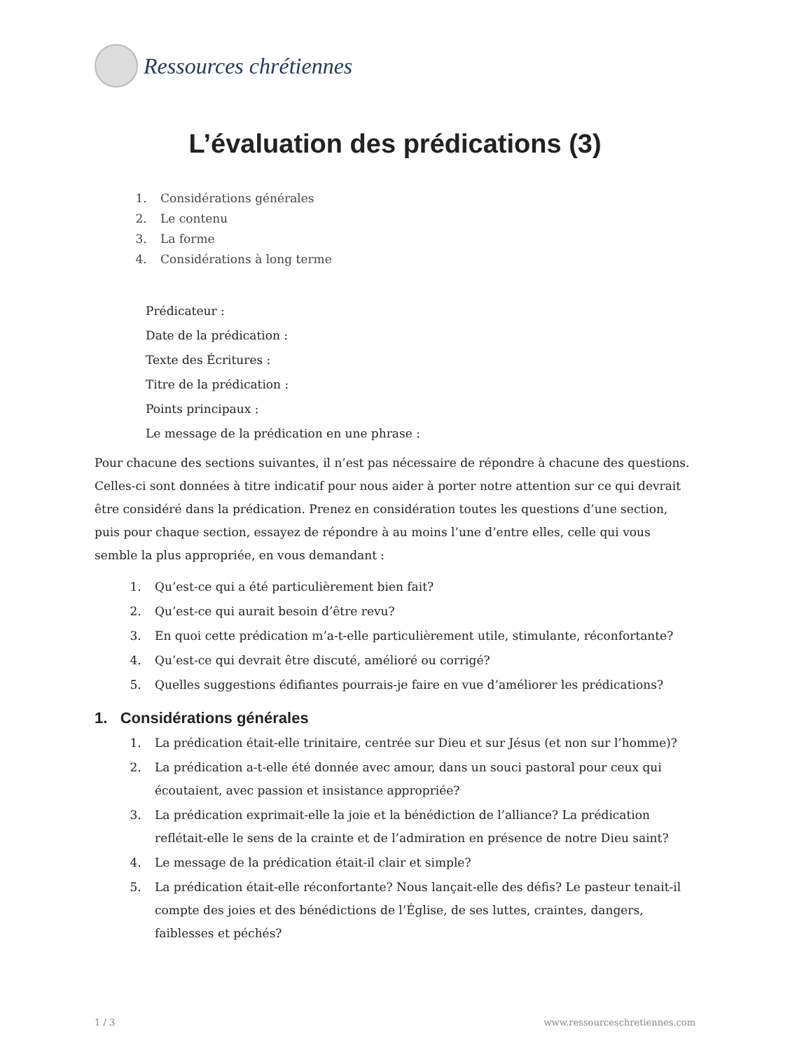Ressources chrétiennes
L’évaluation des prédications (3)
1. Considérations générales
2. Le contenu
3. La forme
4. Considérations à long terme
Prédicateur :
Date de la prédication :
Texte des Écritures :
Titre de la prédication :
Points principaux :
Le message de la prédication en une phrase :
Pour chacune des sections suivantes, il n’est pas nécessaire de répondre à chacune des questions. Celles-ci sont données à titre indicatif pour nous aider à porter notre attention sur ce qui devrait être considéré dans la prédication. Prenez en considération toutes les questions d’une section, puis pour chaque section, essayez de répondre à au moins l’une d’entre elles, celle qui vous semble la plus appropriée, en vous demandant :
1. Qu’est-ce qui a été particulièrement bien fait?
2. Qu’est-ce qui aurait besoin d’être revu?
3. En quoi cette prédication m’a-t-elle particulièrement utile, stimulante, réconfortante?
4. Qu’est-ce qui devrait être discuté, amélioré ou corrigé?
5. Quelles suggestions édifiantes pourrais-je faire en vue d’améliorer les prédications?
1. Considérations générales
1. La prédication était-elle trinitaire, centrée sur Dieu et sur Jésus (et non sur l’homme)?
2. La prédication a-t-elle été donnée avec amour, dans un souci pastoral pour ceux qui écoutaient, avec passion et insistance appropriée?
3. La prédication exprimait-elle la joie et la bénédiction de l’alliance? La prédication reflétait-elle le sens de la crainte et de l’admiration en présence de notre Dieu saint?
4. Le message de la prédication était-il clair et simple?
5. La prédication était-elle réconfortante? Nous lançait-elle des défis? Le pasteur tenait-il compte des joies et des bénédictions de l’Église, de ses luttes, craintes, dangers, faiblesses et péchés?
1 / 3 www.ressourceschretiennes.com